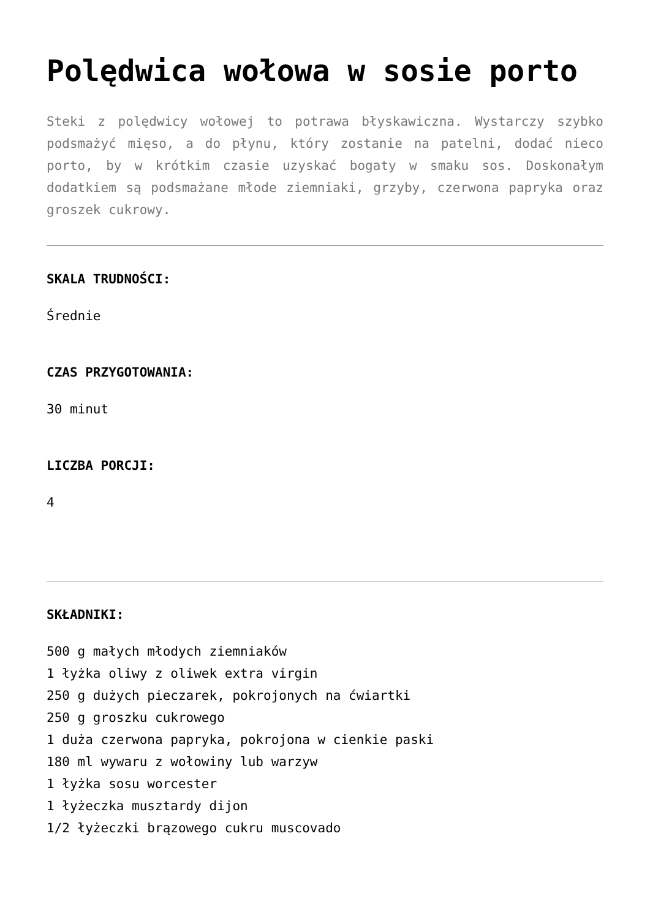Polędwica wołowa w sosie porto
Steki z polędwicy wołowej to potrawa błyskawiczna. Wystarczy szybko podsmażyć mięso, a do płynu, który zostanie na patelni, dodać nieco porto, by w krótkim czasie uzyskać bogaty w smaku sos. Doskonałym dodatkiem są podsmażane młode ziemniaki, grzyby, czerwona papryka oraz groszek cukrowy.
SKALA TRUDNOŚCI:
Średnie
CZAS PRZYGOTOWANIA:
30 minut
LICZBA PORCJI:
4
SKŁADNIKI:
500 g małych młodych ziemniaków
1 łyżka oliwy z oliwek extra virgin
250 g dużych pieczarek, pokrojonych na ćwiartki
250 g groszku cukrowego
1 duża czerwona papryka, pokrojona w cienkie paski
180 ml wywaru z wołowiny lub warzyw
1 łyżka sosu worcester
1 łyżeczka musztardy dijon
1/2 łyżeczki brązowego cukru muscovado